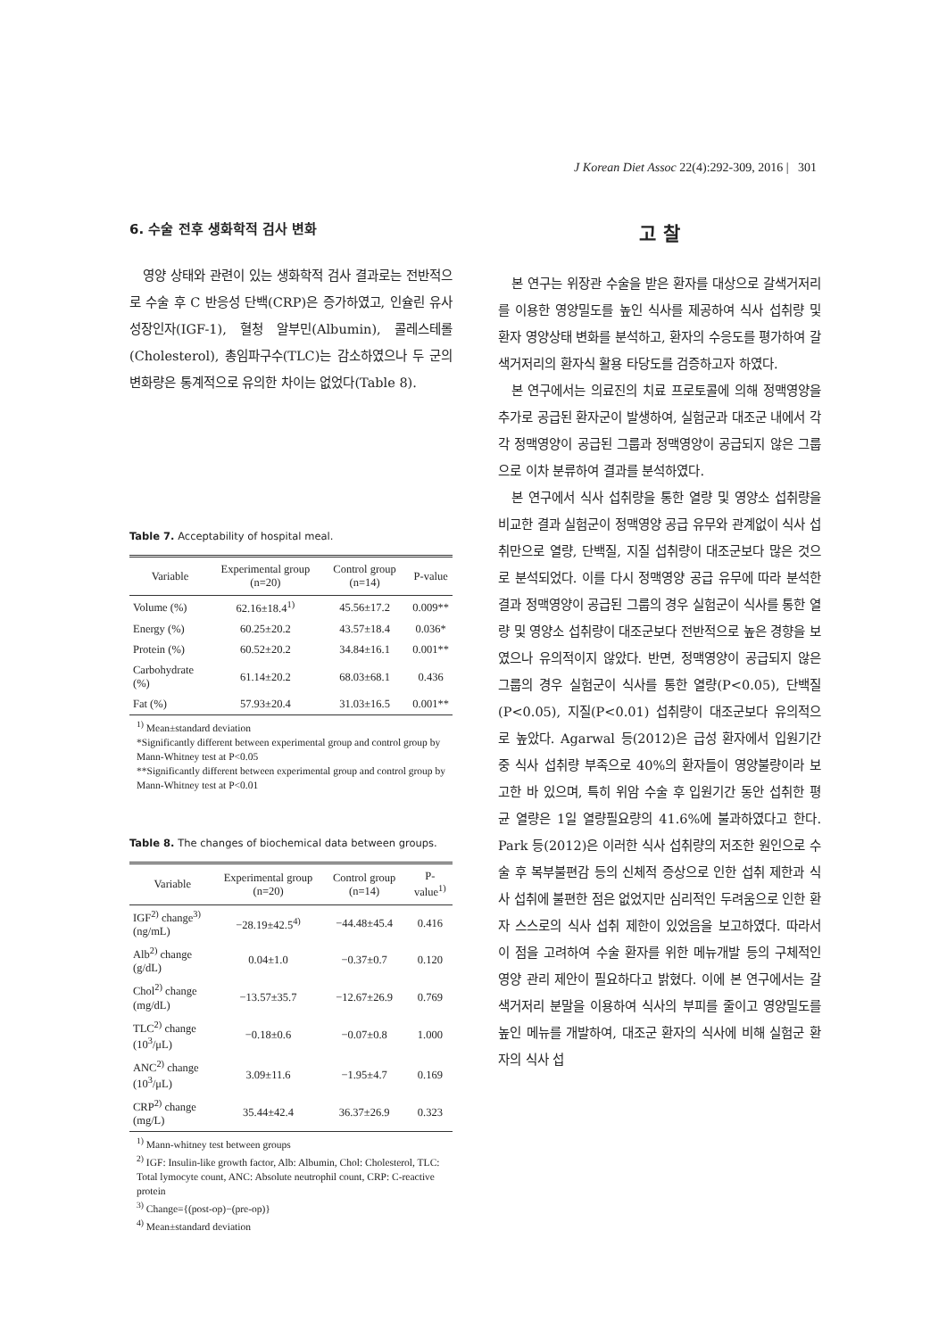J Korean Diet Assoc 22(4):292-309, 2016 | 301
6. 수술 전후 생화학적 검사 변화
영양 상태와 관련이 있는 생화학적 검사 결과로는 전반적으로 수술 후 C 반응성 단백(CRP)은 증가하였고, 인슐린 유사 성장인자(IGF-1), 혈청 알부민(Albumin), 콜레스테롤(Cholesterol), 총임파구수(TLC)는 감소하였으나 두 군의 변화량은 통계적으로 유의한 차이는 없었다(Table 8).
Table 7. Acceptability of hospital meal.
| Variable | Experimental group (n=20) | Control group (n=14) | P-value |
| --- | --- | --- | --- |
| Volume (%) | 62.16±18.4<sup>1)</sup> | 45.56±17.2 | 0.009** |
| Energy (%) | 60.25±20.2 | 43.57±18.4 | 0.036* |
| Protein (%) | 60.52±20.2 | 34.84±16.1 | 0.001** |
| Carbohydrate (%) | 61.14±20.2 | 68.03±68.1 | 0.436 |
| Fat (%) | 57.93±20.4 | 31.03±16.5 | 0.001** |
<sup>1)</sup> Mean±standard deviation
*Significantly different between experimental group and control group by Mann-Whitney test at P<0.05
**Significantly different between experimental group and control group by Mann-Whitney test at P<0.01
Table 8. The changes of biochemical data between groups.
| Variable | Experimental group (n=20) | Control group (n=14) | P-value<sup>1)</sup> |
| --- | --- | --- | --- |
| IGF<sup>2)</sup> change<sup>3)</sup> (ng/mL) | −28.19±42.5<sup>4)</sup> | −44.48±45.4 | 0.416 |
| Alb<sup>2)</sup> change (g/dL) | 0.04±1.0 | −0.37±0.7 | 0.120 |
| Chol<sup>2)</sup> change (mg/dL) | −13.57±35.7 | −12.67±26.9 | 0.769 |
| TLC<sup>2)</sup> change (10<sup>3</sup>/μL) | −0.18±0.6 | −0.07±0.8 | 1.000 |
| ANC<sup>2)</sup> change (10<sup>3</sup>/μL) | 3.09±11.6 | −1.95±4.7 | 0.169 |
| CRP<sup>2)</sup> change (mg/L) | 35.44±42.4 | 36.37±26.9 | 0.323 |
<sup>1)</sup> Mann-whitney test between groups
<sup>2)</sup> IGF: Insulin-like growth factor, Alb: Albumin, Chol: Cholesterol, TLC: Total lymocyte count, ANC: Absolute neutrophil count, CRP: C-reactive protein
<sup>3)</sup> Change={(post-op)−(pre-op)}
<sup>4)</sup> Mean±standard deviation
고 찰
본 연구는 위장관 수술을 받은 환자를 대상으로 갈색거저리를 이용한 영양밀도를 높인 식사를 제공하여 식사 섭취량 및 환자 영양상태 변화를 분석하고, 환자의 수응도를 평가하여 갈색거저리의 환자식 활용 타당도를 검증하고자 하였다.
본 연구에서는 의료진의 치료 프로토콜에 의해 정맥영양을 추가로 공급된 환자군이 발생하여, 실험군과 대조군 내에서 각각 정맥영양이 공급된 그룹과 정맥영양이 공급되지 않은 그룹으로 이차 분류하여 결과를 분석하였다.
본 연구에서 식사 섭취량을 통한 열량 및 영양소 섭취량을 비교한 결과 실험군이 정맥영양 공급 유무와 관계없이 식사 섭취만으로 열량, 단백질, 지질 섭취량이 대조군보다 많은 것으로 분석되었다. 이를 다시 정맥영양 공급 유무에 따라 분석한 결과 정맥영양이 공급된 그룹의 경우 실험군이 식사를 통한 열량 및 영양소 섭취량이 대조군보다 전반적으로 높은 경향을 보였으나 유의적이지 않았다. 반면, 정맥영양이 공급되지 않은 그룹의 경우 실험군이 식사를 통한 열량(P<0.05), 단백질(P<0.05), 지질(P<0.01) 섭취량이 대조군보다 유의적으로 높았다. Agarwal 등(2012)은 급성 환자에서 입원기간 중 식사 섭취량 부족으로 40%의 환자들이 영양불량이라 보고한 바 있으며, 특히 위암 수술 후 입원기간 동안 섭취한 평균 열량은 1일 열량필요량의 41.6%에 불과하였다고 한다. Park 등(2012)은 이러한 식사 섭취량의 저조한 원인으로 수술 후 복부불편감 등의 신체적 증상으로 인한 섭취 제한과 식사 섭취에 불편한 점은 없었지만 심리적인 두려움으로 인한 환자 스스로의 식사 섭취 제한이 있었음을 보고하였다. 따라서 이 점을 고려하여 수술 환자를 위한 메뉴개발 등의 구체적인 영양 관리 제안이 필요하다고 밝혔다. 이에 본 연구에서는 갈색거저리 분말을 이용하여 식사의 부피를 줄이고 영양밀도를 높인 메뉴를 개발하여, 대조군 환자의 식사에 비해 실험군 환자의 식사 섭